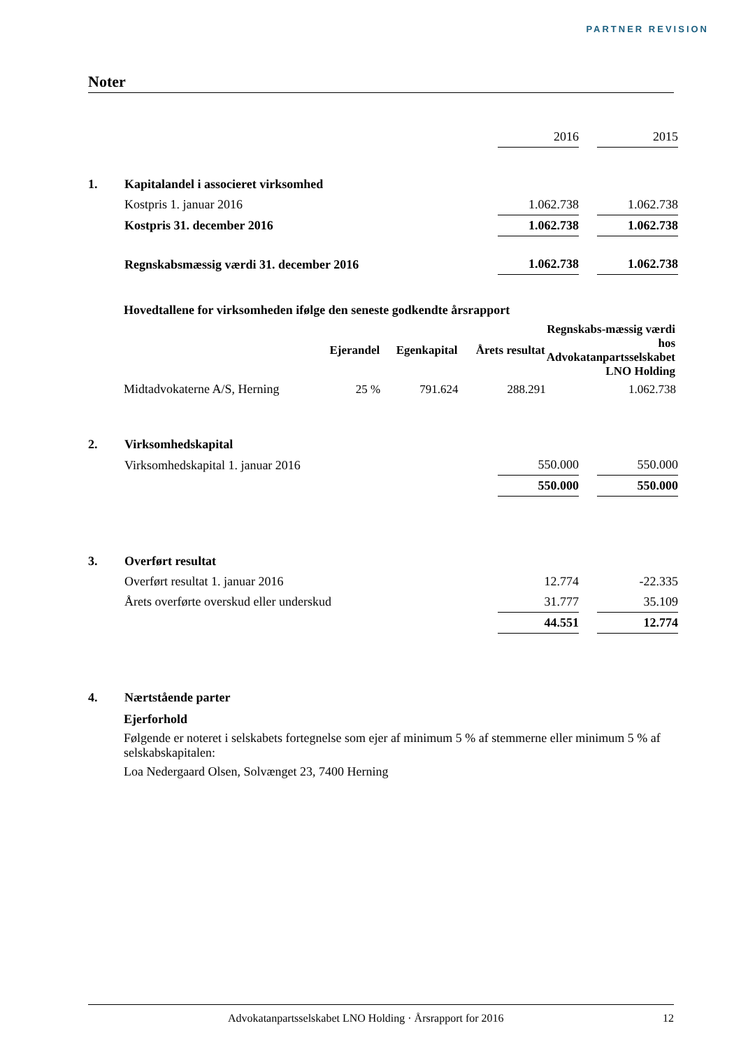PARTNER REVISION
Noter
| | | 2016 | | 2015 |
| 1. | Kapitalandel i associeret virksomhed | | | |
| | Kostpris 1. januar 2016 | 1.062.738 | | 1.062.738 |
| | Kostpris 31. december 2016 | 1.062.738 | | 1.062.738 |
| | Regnskabsmæssig værdi 31. december 2016 | 1.062.738 | | 1.062.738 |
Hovedtallene for virksomheden ifølge den seneste godkendte årsrapport
| | Ejerandel | Egenkapital | Årets resultat | Regnskabs-mæssig værdi hos Advokatanpartsselskabet LNO Holding |
| --- | --- | --- | --- | --- |
| Midtadvokaterne A/S, Herning | 25 % | 791.624 | 288.291 | 1.062.738 |
| 2. | Virksomhedskapital | | | |
| | Virksomhedskapital 1. januar 2016 | 550.000 | | 550.000 |
| | | 550.000 | | 550.000 |
| 3. | Overført resultat | | | |
| | Overført resultat 1. januar 2016 | 12.774 | | -22.335 |
| | Årets overførte overskud eller underskud | 31.777 | | 35.109 |
| | | 44.551 | | 12.774 |
| 4. | Nærtstående parter | | | |
Ejerforhold
Følgende er noteret i selskabets fortegnelse som ejer af minimum 5 % af stemmerne eller minimum 5 % af selskabskapitalen:
Loa Nedergaard Olsen, Solvænget 23, 7400 Herning
Advokatanpartsselskabet LNO Holding · Årsrapport for 2016 12